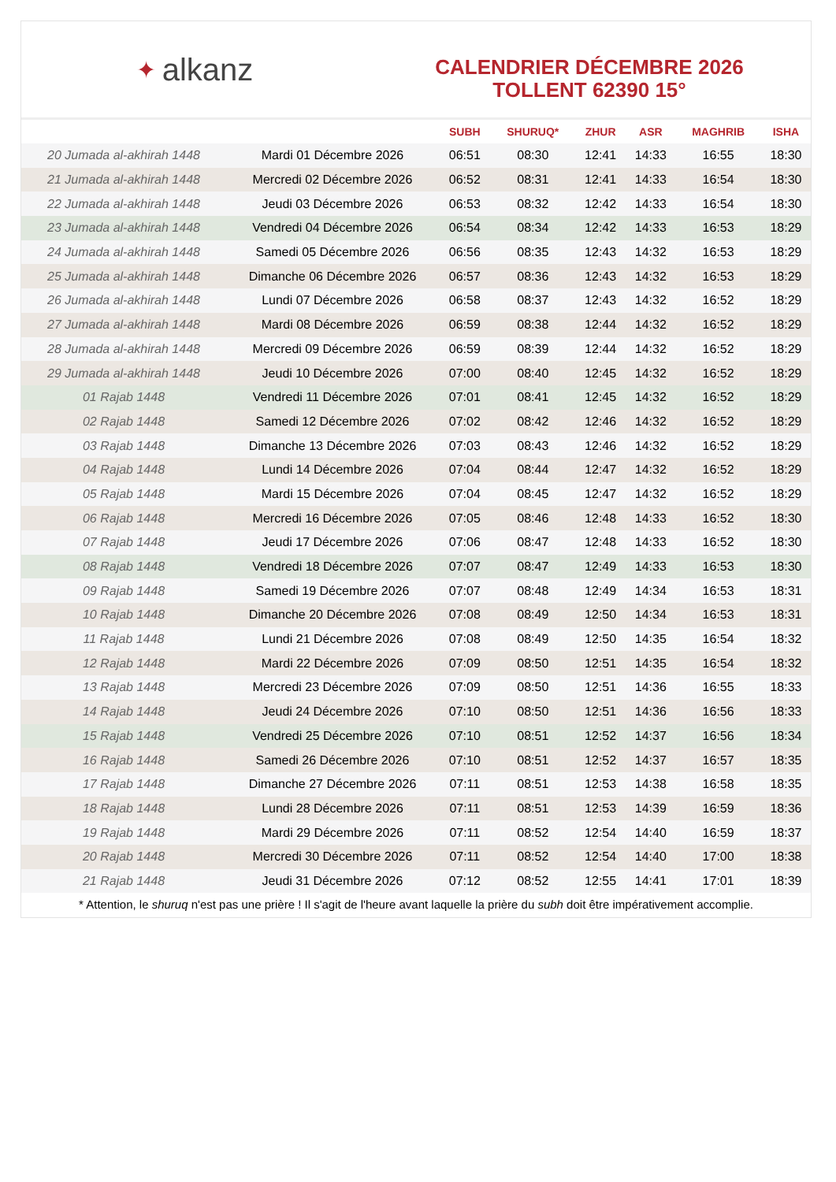✦ alkanz
CALENDRIER DÉCEMBRE 2026
TOLLENT 62390 15°
| | | SUBH | SHURUQ* | ZHUR | ASR | MAGHRIB | ISHA |
| --- | --- | --- | --- | --- | --- | --- | --- |
| 20 Jumada al-akhirah 1448 | Mardi 01 Décembre 2026 | 06:51 | 08:30 | 12:41 | 14:33 | 16:55 | 18:30 |
| 21 Jumada al-akhirah 1448 | Mercredi 02 Décembre 2026 | 06:52 | 08:31 | 12:41 | 14:33 | 16:54 | 18:30 |
| 22 Jumada al-akhirah 1448 | Jeudi 03 Décembre 2026 | 06:53 | 08:32 | 12:42 | 14:33 | 16:54 | 18:30 |
| 23 Jumada al-akhirah 1448 | Vendredi 04 Décembre 2026 | 06:54 | 08:34 | 12:42 | 14:33 | 16:53 | 18:29 |
| 24 Jumada al-akhirah 1448 | Samedi 05 Décembre 2026 | 06:56 | 08:35 | 12:43 | 14:32 | 16:53 | 18:29 |
| 25 Jumada al-akhirah 1448 | Dimanche 06 Décembre 2026 | 06:57 | 08:36 | 12:43 | 14:32 | 16:53 | 18:29 |
| 26 Jumada al-akhirah 1448 | Lundi 07 Décembre 2026 | 06:58 | 08:37 | 12:43 | 14:32 | 16:52 | 18:29 |
| 27 Jumada al-akhirah 1448 | Mardi 08 Décembre 2026 | 06:59 | 08:38 | 12:44 | 14:32 | 16:52 | 18:29 |
| 28 Jumada al-akhirah 1448 | Mercredi 09 Décembre 2026 | 06:59 | 08:39 | 12:44 | 14:32 | 16:52 | 18:29 |
| 29 Jumada al-akhirah 1448 | Jeudi 10 Décembre 2026 | 07:00 | 08:40 | 12:45 | 14:32 | 16:52 | 18:29 |
| 01 Rajab 1448 | Vendredi 11 Décembre 2026 | 07:01 | 08:41 | 12:45 | 14:32 | 16:52 | 18:29 |
| 02 Rajab 1448 | Samedi 12 Décembre 2026 | 07:02 | 08:42 | 12:46 | 14:32 | 16:52 | 18:29 |
| 03 Rajab 1448 | Dimanche 13 Décembre 2026 | 07:03 | 08:43 | 12:46 | 14:32 | 16:52 | 18:29 |
| 04 Rajab 1448 | Lundi 14 Décembre 2026 | 07:04 | 08:44 | 12:47 | 14:32 | 16:52 | 18:29 |
| 05 Rajab 1448 | Mardi 15 Décembre 2026 | 07:04 | 08:45 | 12:47 | 14:32 | 16:52 | 18:29 |
| 06 Rajab 1448 | Mercredi 16 Décembre 2026 | 07:05 | 08:46 | 12:48 | 14:33 | 16:52 | 18:30 |
| 07 Rajab 1448 | Jeudi 17 Décembre 2026 | 07:06 | 08:47 | 12:48 | 14:33 | 16:52 | 18:30 |
| 08 Rajab 1448 | Vendredi 18 Décembre 2026 | 07:07 | 08:47 | 12:49 | 14:33 | 16:53 | 18:30 |
| 09 Rajab 1448 | Samedi 19 Décembre 2026 | 07:07 | 08:48 | 12:49 | 14:34 | 16:53 | 18:31 |
| 10 Rajab 1448 | Dimanche 20 Décembre 2026 | 07:08 | 08:49 | 12:50 | 14:34 | 16:53 | 18:31 |
| 11 Rajab 1448 | Lundi 21 Décembre 2026 | 07:08 | 08:49 | 12:50 | 14:35 | 16:54 | 18:32 |
| 12 Rajab 1448 | Mardi 22 Décembre 2026 | 07:09 | 08:50 | 12:51 | 14:35 | 16:54 | 18:32 |
| 13 Rajab 1448 | Mercredi 23 Décembre 2026 | 07:09 | 08:50 | 12:51 | 14:36 | 16:55 | 18:33 |
| 14 Rajab 1448 | Jeudi 24 Décembre 2026 | 07:10 | 08:50 | 12:51 | 14:36 | 16:56 | 18:33 |
| 15 Rajab 1448 | Vendredi 25 Décembre 2026 | 07:10 | 08:51 | 12:52 | 14:37 | 16:56 | 18:34 |
| 16 Rajab 1448 | Samedi 26 Décembre 2026 | 07:10 | 08:51 | 12:52 | 14:37 | 16:57 | 18:35 |
| 17 Rajab 1448 | Dimanche 27 Décembre 2026 | 07:11 | 08:51 | 12:53 | 14:38 | 16:58 | 18:35 |
| 18 Rajab 1448 | Lundi 28 Décembre 2026 | 07:11 | 08:51 | 12:53 | 14:39 | 16:59 | 18:36 |
| 19 Rajab 1448 | Mardi 29 Décembre 2026 | 07:11 | 08:52 | 12:54 | 14:40 | 16:59 | 18:37 |
| 20 Rajab 1448 | Mercredi 30 Décembre 2026 | 07:11 | 08:52 | 12:54 | 14:40 | 17:00 | 18:38 |
| 21 Rajab 1448 | Jeudi 31 Décembre 2026 | 07:12 | 08:52 | 12:55 | 14:41 | 17:01 | 18:39 |
* Attention, le shuruq n'est pas une prière ! Il s'agit de l'heure avant laquelle la prière du subh doit être impérativement accomplie.